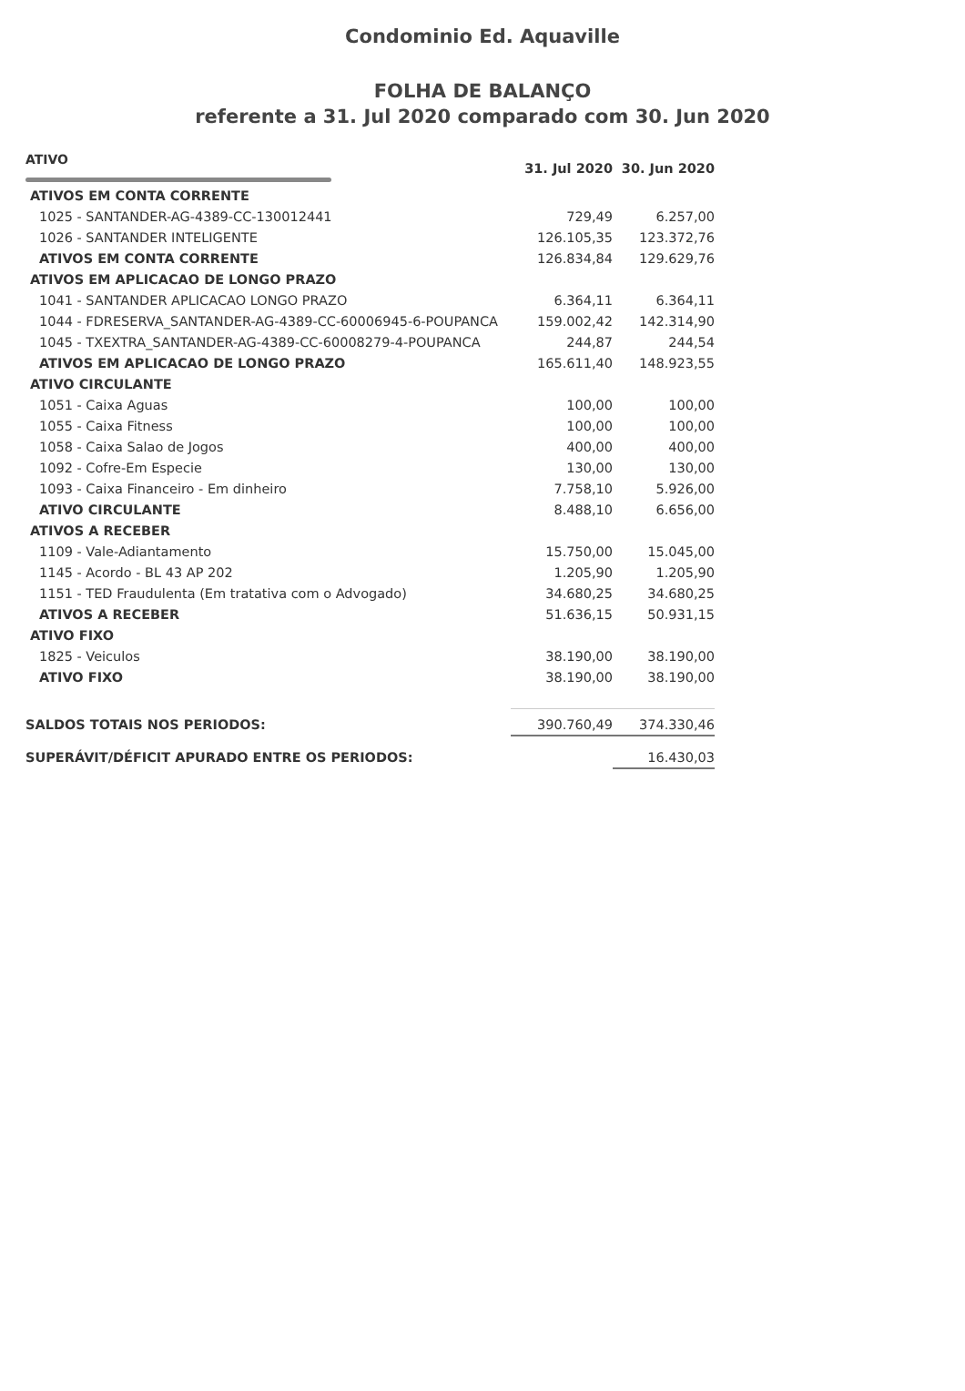Condominio Ed. Aquaville
FOLHA DE BALANÇO
referente a 31. Jul 2020 comparado com 30. Jun 2020
| ATIVO | 31. Jul 2020 | 30. Jun 2020 |
| --- | --- | --- |
| ATIVOS EM CONTA CORRENTE | | |
| 1025 - SANTANDER-AG-4389-CC-130012441 | 729,49 | 6.257,00 |
| 1026 - SANTANDER INTELIGENTE | 126.105,35 | 123.372,76 |
| ATIVOS EM CONTA CORRENTE | 126.834,84 | 129.629,76 |
| ATIVOS EM APLICACAO DE LONGO PRAZO | | |
| 1041 - SANTANDER APLICACAO LONGO PRAZO | 6.364,11 | 6.364,11 |
| 1044 - FDRESERVA_SANTANDER-AG-4389-CC-60006945-6-POUPANCA | 159.002,42 | 142.314,90 |
| 1045 - TXEXTRA_SANTANDER-AG-4389-CC-60008279-4-POUPANCA | 244,87 | 244,54 |
| ATIVOS EM APLICACAO DE LONGO PRAZO | 165.611,40 | 148.923,55 |
| ATIVO CIRCULANTE | | |
| 1051 - Caixa Aguas | 100,00 | 100,00 |
| 1055 - Caixa Fitness | 100,00 | 100,00 |
| 1058 - Caixa Salao de Jogos | 400,00 | 400,00 |
| 1092 - Cofre-Em Especie | 130,00 | 130,00 |
| 1093 - Caixa Financeiro - Em dinheiro | 7.758,10 | 5.926,00 |
| ATIVO CIRCULANTE | 8.488,10 | 6.656,00 |
| ATIVOS A RECEBER | | |
| 1109 - Vale-Adiantamento | 15.750,00 | 15.045,00 |
| 1145 - Acordo - BL 43 AP 202 | 1.205,90 | 1.205,90 |
| 1151 - TED Fraudulenta (Em tratativa com o Advogado) | 34.680,25 | 34.680,25 |
| ATIVOS A RECEBER | 51.636,15 | 50.931,15 |
| ATIVO FIXO | | |
| 1825 - Veiculos | 38.190,00 | 38.190,00 |
| ATIVO FIXO | 38.190,00 | 38.190,00 |
| SALDOS TOTAIS NOS PERIODOS: | 390.760,49 | 374.330,46 |
| SUPERÁVIT/DÉFICIT APURADO ENTRE OS PERIODOS: | | 16.430,03 |